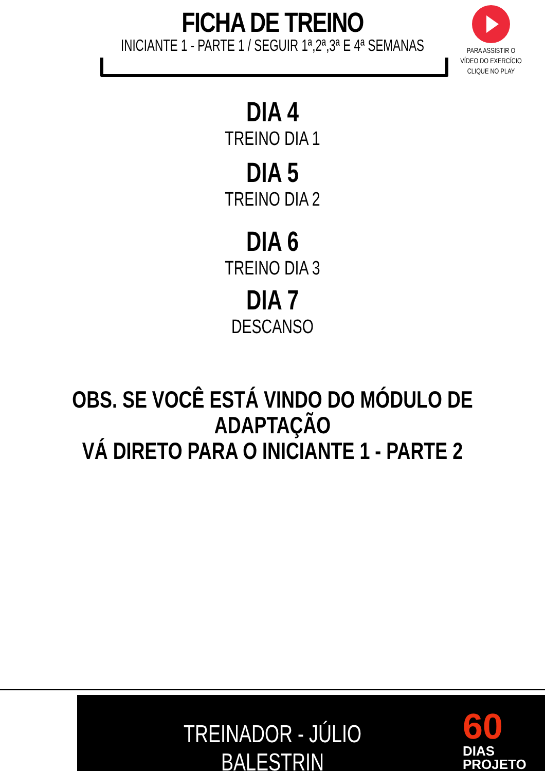FICHA DE TREINO
INICIANTE 1 - PARTE 1 / SEGUIR 1ª,2ª,3ª E 4ª SEMANAS
PARA ASSISTIR O VÍDEO DO EXERCÍCIO CLIQUE NO PLAY
DIA 4
TREINO DIA 1
DIA 5
TREINO DIA 2
DIA 6
TREINO DIA 3
DIA 7
DESCANSO
OBS. SE VOCÊ ESTÁ VINDO DO MÓDULO DE ADAPTAÇÃO
VÁ DIRETO PARA O INICIANTE 1 - PARTE 2
TREINADOR - JÚLIO BALESTRIN
60
DIAS PROJETO